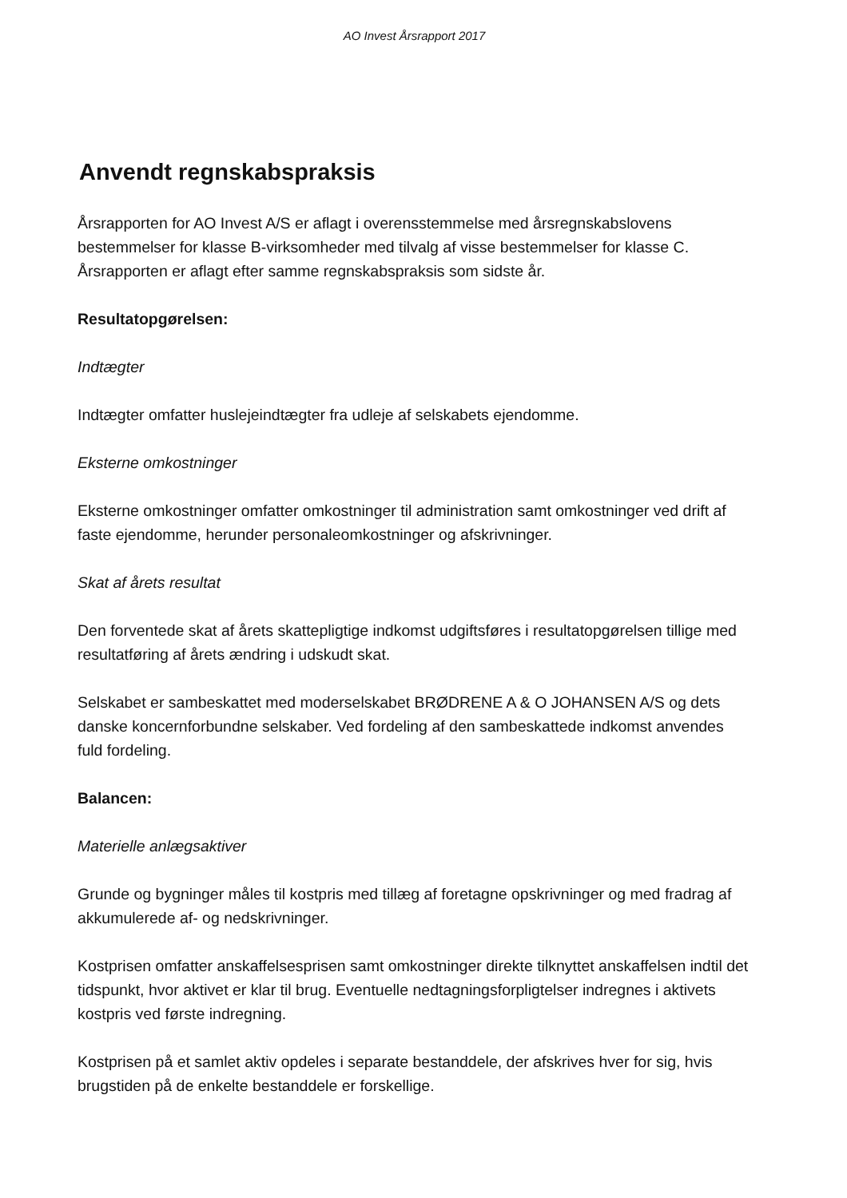AO Invest Årsrapport 2017
Anvendt regnskabspraksis
Årsrapporten for AO Invest A/S er aflagt i overensstemmelse med årsregnskabslovens bestemmelser for klasse B-virksomheder med tilvalg af visse bestemmelser for klasse C. Årsrapporten er aflagt efter samme regnskabspraksis som sidste år.
Resultatopgørelsen:
Indtægter
Indtægter omfatter huslejeindtægter fra udleje af selskabets ejendomme.
Eksterne omkostninger
Eksterne omkostninger omfatter omkostninger til administration samt omkostninger ved drift af faste ejendomme, herunder personaleomkostninger og afskrivninger.
Skat af årets resultat
Den forventede skat af årets skattepligtige indkomst udgiftsføres i resultatopgørelsen tillige med resultatføring af årets ændring i udskudt skat.
Selskabet er sambeskattet med moderselskabet BRØDRENE A & O JOHANSEN A/S og dets danske koncernforbundne selskaber. Ved fordeling af den sambeskattede indkomst anvendes fuld fordeling.
Balancen:
Materielle anlægsaktiver
Grunde og bygninger måles til kostpris med tillæg af foretagne opskrivninger og med fradrag af akkumulerede af- og nedskrivninger.
Kostprisen omfatter anskaffelsesprisen samt omkostninger direkte tilknyttet anskaffelsen indtil det tidspunkt, hvor aktivet er klar til brug. Eventuelle nedtagningsforpligtelser indregnes i aktivets kostpris ved første indregning.
Kostprisen på et samlet aktiv opdeles i separate bestanddele, der afskrives hver for sig, hvis brugstiden på de enkelte bestanddele er forskellige.